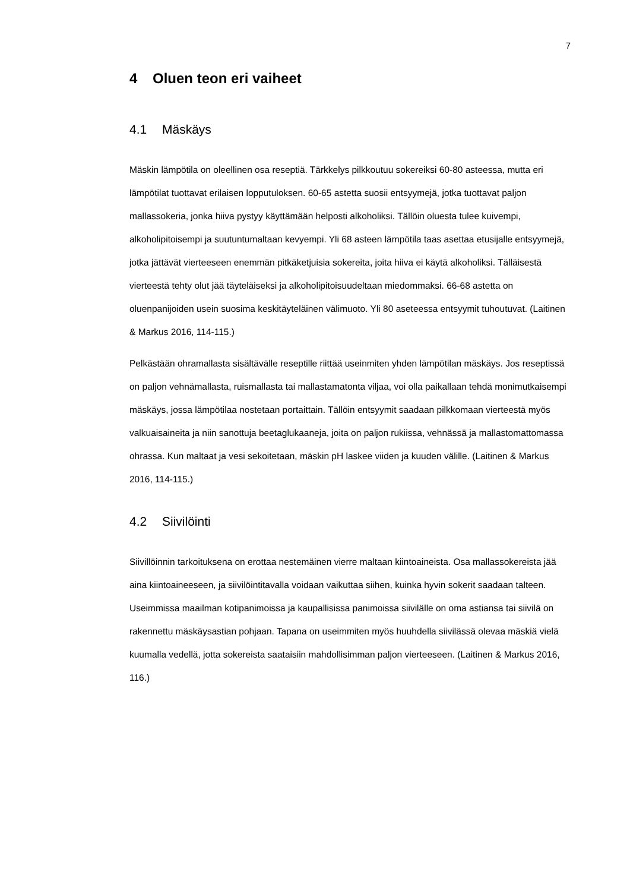7
4 Oluen teon eri vaiheet
4.1 Mäskäys
Mäskin lämpötila on oleellinen osa reseptiä. Tärkkelys pilkkoutuu sokereiksi 60-80 asteessa, mutta eri lämpötilat tuottavat erilaisen lopputuloksen. 60-65 astetta suosii entsyymejä, jotka tuottavat paljon mallassokeria, jonka hiiva pystyy käyttämään helposti alkoholiksi. Tällöin oluesta tulee kuivempi, alkoholipitoisempi ja suutuntumaltaan kevyempi. Yli 68 asteen lämpötila taas asettaa etusijalle entsyymejä, jotka jättävät vierteeseen enemmän pitkäketjuisia sokereita, joita hiiva ei käytä alkoholiksi. Tälläisestä vierteestä tehty olut jää täyteläiseksi ja alkoholipitoisuudeltaan miedommaksi. 66-68 astetta on oluenpanijoiden usein suosima keskitäyteläinen välimuoto. Yli 80 aseteessa entsyymit tuhoutuvat. (Laitinen & Markus 2016, 114-115.)
Pelkästään ohramallasta sisältävälle reseptille riittää useinmiten yhden lämpötilan mäskäys. Jos reseptissä on paljon vehnämallasta, ruismallasta tai mallastamatonta viljaa, voi olla paikallaan tehdä monimutkaisempi mäskäys, jossa lämpötilaa nostetaan portaittain. Tällöin entsyymit saadaan pilkkomaan vierteestä myös valkuaisaineita ja niin sanottuja beetaglukaaneja, joita on paljon rukiissa, vehnässä ja mallastomattomassa ohrassa. Kun maltaat ja vesi sekoitetaan, mäskin pH laskee viiden ja kuuden välille. (Laitinen & Markus 2016, 114-115.)
4.2 Siivilöinti
Siivillöinnin tarkoituksena on erottaa nestemäinen vierre maltaan kiintoaineista. Osa mallassokereista jää aina kiintoaineeseen, ja siivilöintitavalla voidaan vaikuttaa siihen, kuinka hyvin sokerit saadaan talteen. Useimmissa maailman kotipanimoissa ja kaupallisissa panimoissa siivilälle on oma astiansa tai siivilä on rakennettu mäskäysastian pohjaan. Tapana on useimmiten myös huuhdella siivilässä olevaa mäskiä vielä kuumalla vedellä, jotta sokereista saataisiin mahdollisimman paljon vierteeseen. (Laitinen & Markus 2016, 116.)